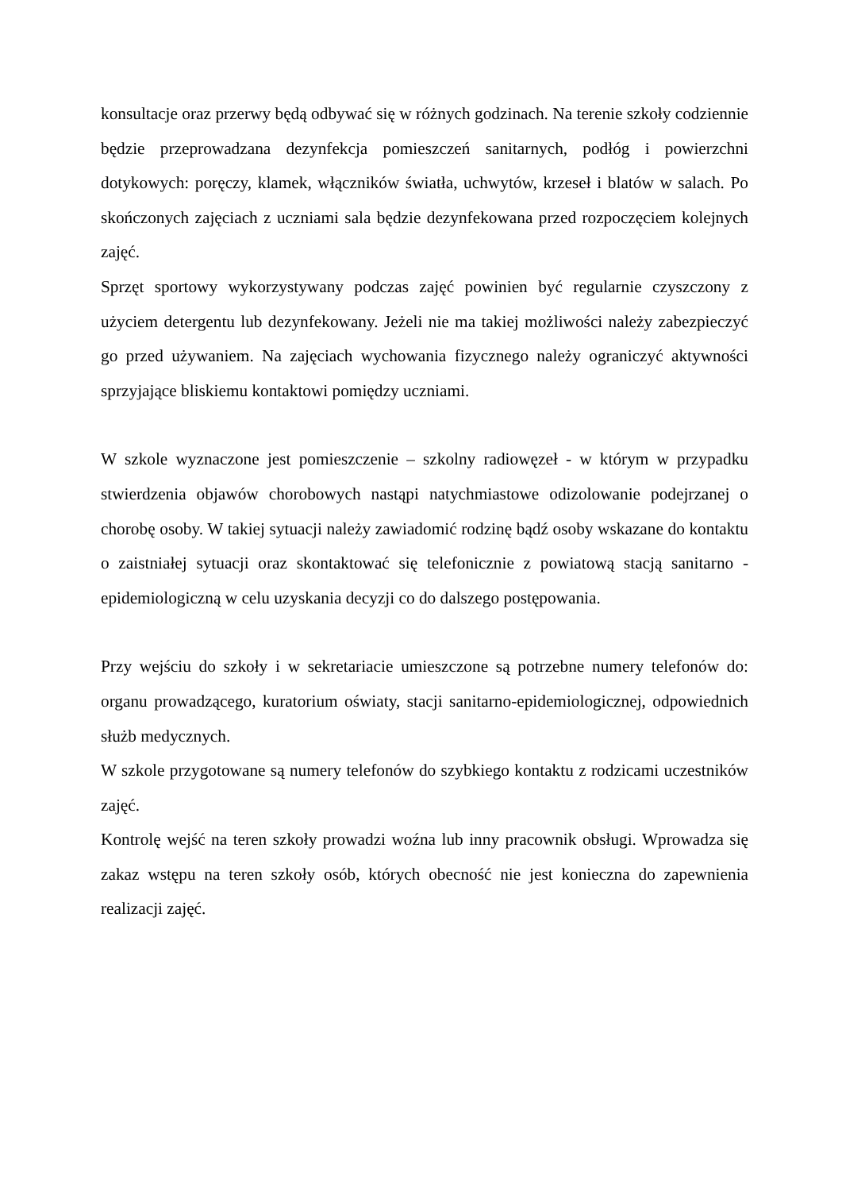konsultacje oraz przerwy będą odbywać się w różnych godzinach. Na terenie szkoły codziennie będzie przeprowadzana dezynfekcja pomieszczeń sanitarnych, podłóg i powierzchni dotykowych: poręczy, klamek, włączników światła, uchwytów, krzeseł i blatów w salach. Po skończonych zajęciach z uczniami sala będzie dezynfekowana przed rozpoczęciem kolejnych zajęć.
Sprzęt sportowy wykorzystywany podczas zajęć powinien być regularnie czyszczony z użyciem detergentu lub dezynfekowany. Jeżeli nie ma takiej możliwości należy zabezpieczyć go przed używaniem. Na zajęciach wychowania fizycznego należy ograniczyć aktywności sprzyjające bliskiemu kontaktowi pomiędzy uczniami.
W szkole wyznaczone jest pomieszczenie – szkolny radiowęzeł - w którym w przypadku stwierdzenia objawów chorobowych nastąpi natychmiastowe odizolowanie podejrzanej o chorobę osoby. W takiej sytuacji należy zawiadomić rodzinę bądź osoby wskazane do kontaktu o zaistniałej sytuacji oraz skontaktować się telefonicznie z powiatową stacją sanitarno - epidemiologiczną w celu uzyskania decyzji co do dalszego postępowania.
Przy wejściu do szkoły i w sekretariacie umieszczone są potrzebne numery telefonów do: organu prowadzącego, kuratorium oświaty, stacji sanitarno-epidemiologicznej, odpowiednich służb medycznych.
W szkole przygotowane są numery telefonów do szybkiego kontaktu z rodzicami uczestników zajęć.
Kontrolę wejść na teren szkoły prowadzi woźna lub inny pracownik obsługi. Wprowadza się zakaz wstępu na teren szkoły osób, których obecność nie jest konieczna do zapewnienia realizacji zajęć.